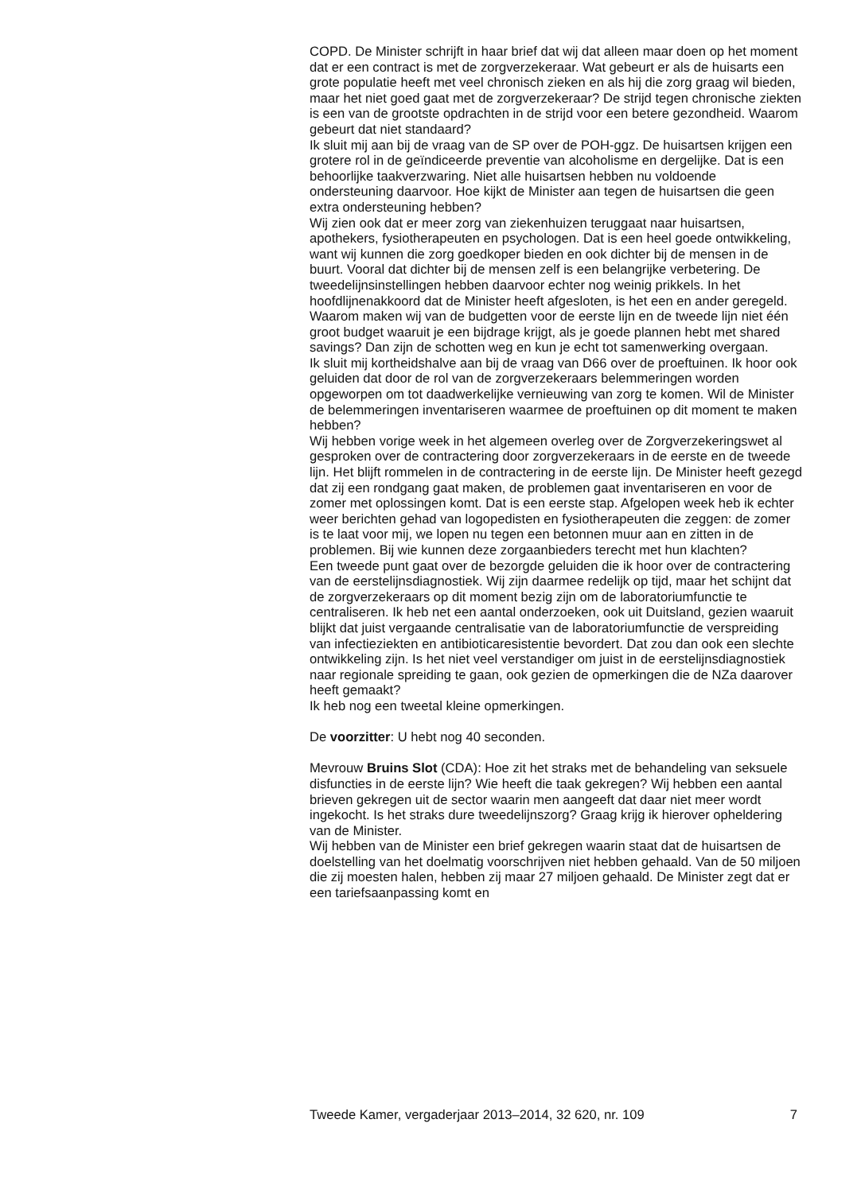COPD. De Minister schrijft in haar brief dat wij dat alleen maar doen op het moment dat er een contract is met de zorgverzekeraar. Wat gebeurt er als de huisarts een grote populatie heeft met veel chronisch zieken en als hij die zorg graag wil bieden, maar het niet goed gaat met de zorgverzekeraar? De strijd tegen chronische ziekten is een van de grootste opdrachten in de strijd voor een betere gezondheid. Waarom gebeurt dat niet standaard?
Ik sluit mij aan bij de vraag van de SP over de POH-ggz. De huisartsen krijgen een grotere rol in de geïndiceerde preventie van alcoholisme en dergelijke. Dat is een behoorlijke taakverzwaring. Niet alle huisartsen hebben nu voldoende ondersteuning daarvoor. Hoe kijkt de Minister aan tegen de huisartsen die geen extra ondersteuning hebben?
Wij zien ook dat er meer zorg van ziekenhuizen teruggaat naar huisartsen, apothekers, fysiotherapeuten en psychologen. Dat is een heel goede ontwikkeling, want wij kunnen die zorg goedkoper bieden en ook dichter bij de mensen in de buurt. Vooral dat dichter bij de mensen zelf is een belangrijke verbetering. De tweedelijnsinstellingen hebben daarvoor echter nog weinig prikkels. In het hoofdlijnenakkoord dat de Minister heeft afgesloten, is het een en ander geregeld. Waarom maken wij van de budgetten voor de eerste lijn en de tweede lijn niet één groot budget waaruit je een bijdrage krijgt, als je goede plannen hebt met shared savings? Dan zijn de schotten weg en kun je echt tot samenwerking overgaan.
Ik sluit mij kortheidshalve aan bij de vraag van D66 over de proeftuinen. Ik hoor ook geluiden dat door de rol van de zorgverzekeraars belemmeringen worden opgeworpen om tot daadwerkelijke vernieuwing van zorg te komen. Wil de Minister de belemmeringen inventariseren waarmee de proeftuinen op dit moment te maken hebben?
Wij hebben vorige week in het algemeen overleg over de Zorgverzekeringswet al gesproken over de contractering door zorgverzekeraars in de eerste en de tweede lijn. Het blijft rommelen in de contractering in de eerste lijn. De Minister heeft gezegd dat zij een rondgang gaat maken, de problemen gaat inventariseren en voor de zomer met oplossingen komt. Dat is een eerste stap. Afgelopen week heb ik echter weer berichten gehad van logopedisten en fysiotherapeuten die zeggen: de zomer is te laat voor mij, we lopen nu tegen een betonnen muur aan en zitten in de problemen. Bij wie kunnen deze zorgaanbieders terecht met hun klachten?
Een tweede punt gaat over de bezorgde geluiden die ik hoor over de contractering van de eerstelijnsdiagnostiek. Wij zijn daarmee redelijk op tijd, maar het schijnt dat de zorgverzekeraars op dit moment bezig zijn om de laboratoriumfunctie te centraliseren. Ik heb net een aantal onderzoeken, ook uit Duitsland, gezien waaruit blijkt dat juist vergaande centralisatie van de laboratoriumfunctie de verspreiding van infectieziekten en antibioticaresistentie bevordert. Dat zou dan ook een slechte ontwikkeling zijn. Is het niet veel verstandiger om juist in de eerstelijnsdiagnostiek naar regionale spreiding te gaan, ook gezien de opmerkingen die de NZa daarover heeft gemaakt?
Ik heb nog een tweetal kleine opmerkingen.
De voorzitter: U hebt nog 40 seconden.
Mevrouw Bruins Slot (CDA): Hoe zit het straks met de behandeling van seksuele disfuncties in de eerste lijn? Wie heeft die taak gekregen? Wij hebben een aantal brieven gekregen uit de sector waarin men aangeeft dat daar niet meer wordt ingekocht. Is het straks dure tweedelijnszorg? Graag krijg ik hierover opheldering van de Minister.
Wij hebben van de Minister een brief gekregen waarin staat dat de huisartsen de doelstelling van het doelmatig voorschrijven niet hebben gehaald. Van de 50 miljoen die zij moesten halen, hebben zij maar 27 miljoen gehaald. De Minister zegt dat er een tariefsaanpassing komt en
Tweede Kamer, vergaderjaar 2013–2014, 32 620, nr. 109 7